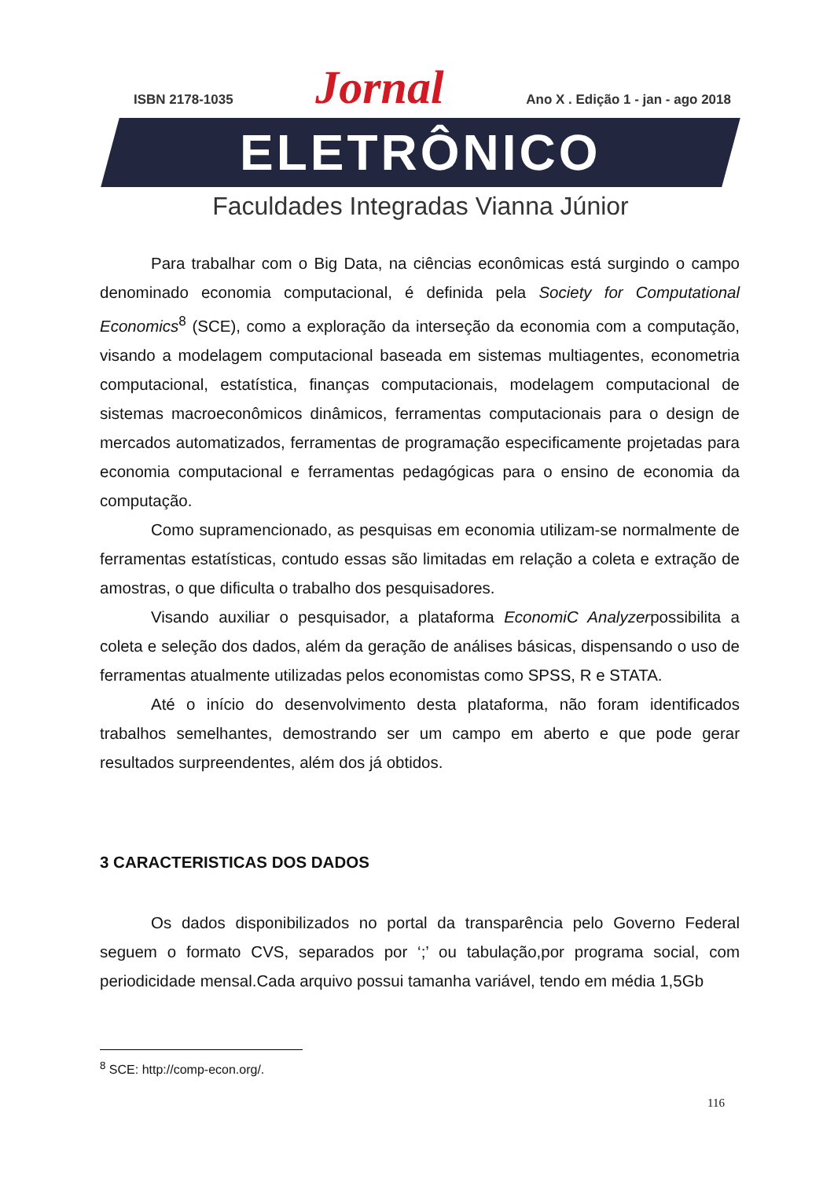ISBN 2178-1035 Jornal Ano X . Edição 1 - jan - ago 2018
ELETRÔNICO
Faculdades Integradas Vianna Júnior
Para trabalhar com o Big Data, na ciências econômicas está surgindo o campo denominado economia computacional, é definida pela Society for Computational Economics<sup>8</sup> (SCE), como a exploração da interseção da economia com a computação, visando a modelagem computacional baseada em sistemas multiagentes, econometria computacional, estatística, finanças computacionais, modelagem computacional de sistemas macroeconômicos dinâmicos, ferramentas computacionais para o design de mercados automatizados, ferramentas de programação especificamente projetadas para economia computacional e ferramentas pedagógicas para o ensino de economia da computação.
Como supramencionado, as pesquisas em economia utilizam-se normalmente de ferramentas estatísticas, contudo essas são limitadas em relação a coleta e extração de amostras, o que dificulta o trabalho dos pesquisadores.
Visando auxiliar o pesquisador, a plataforma EconomiC Analyzerpossibilita a coleta e seleção dos dados, além da geração de análises básicas, dispensando o uso de ferramentas atualmente utilizadas pelos economistas como SPSS, R e STATA.
Até o início do desenvolvimento desta plataforma, não foram identificados trabalhos semelhantes, demostrando ser um campo em aberto e que pode gerar resultados surpreendentes, além dos já obtidos.
3 CARACTERISTICAS DOS DADOS
Os dados disponibilizados no portal da transparência pelo Governo Federal seguem o formato CVS, separados por ‘;’ ou tabulação,por programa social, com periodicidade mensal.Cada arquivo possui tamanha variável, tendo em média 1,5Gb
<sup>8</sup> SCE: http://comp-econ.org/.
116